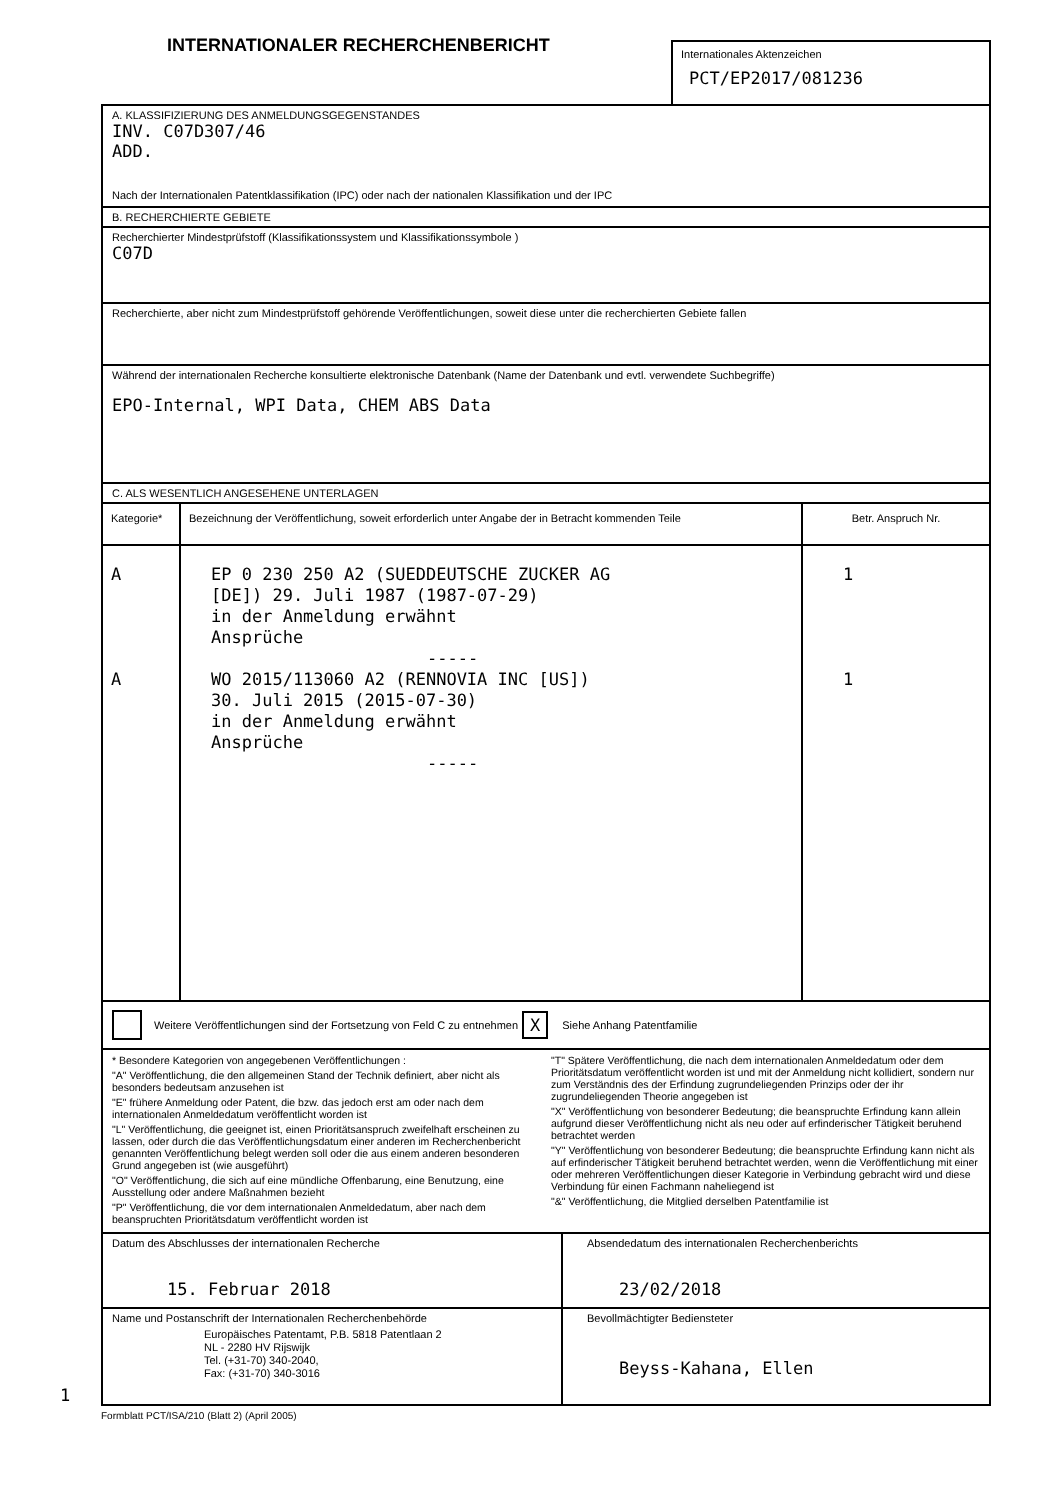INTERNATIONALER RECHERCHENBERICHT
Internationales Aktenzeichen
PCT/EP2017/081236
A. KLASSIFIZIERUNG DES ANMELDUNGSGEGENSTANDES
INV. C07D307/46
ADD.
Nach der Internationalen Patentklassifikation (IPC) oder nach der nationalen Klassifikation und der IPC
B. RECHERCHIERTE GEBIETE
Recherchierter Mindestprüfstoff (Klassifikationssystem und Klassifikationssymbole )
C07D
Recherchierte, aber nicht zum Mindestprüfstoff gehörende Veröffentlichungen, soweit diese unter die recherchierten Gebiete fallen
Während der internationalen Recherche konsultierte elektronische Datenbank (Name der Datenbank und evtl. verwendete Suchbegriffe)
EPO-Internal, WPI Data, CHEM ABS Data
C. ALS WESENTLICH ANGESEHENE UNTERLAGEN
| Kategorie* | Bezeichnung der Veröffentlichung, soweit erforderlich unter Angabe der in Betracht kommenden Teile | Betr. Anspruch Nr. |
| --- | --- | --- |
| A A | EP 0 230 250 A2 (SUEDDEUTSCHE ZUCKER AG [DE]) 29. Juli 1987 (1987-07-29) in der Anmeldung erwähnt Ansprüche ----- WO 2015/113060 A2 (RENNOVIA INC [US]) 30. Juli 2015 (2015-07-30) in der Anmeldung erwähnt Ansprüche ----- | 1 1 |
Weitere Veröffentlichungen sind der Fortsetzung von Feld C zu entnehmen X Siehe Anhang Patentfamilie
* Besondere Kategorien von angegebenen Veröffentlichungen :
"A" Veröffentlichung, die den allgemeinen Stand der Technik definiert, aber nicht als besonders bedeutsam anzusehen ist
"E" frühere Anmeldung oder Patent, die bzw. das jedoch erst am oder nach dem internationalen Anmeldedatum veröffentlicht worden ist
"L" Veröffentlichung, die geeignet ist, einen Prioritätsanspruch zweifelhaft erscheinen zu lassen, oder durch die das Veröffentlichungsdatum einer anderen im Recherchenbericht genannten Veröffentlichung belegt werden soll oder die aus einem anderen besonderen Grund angegeben ist (wie ausgeführt)
"O" Veröffentlichung, die sich auf eine mündliche Offenbarung, eine Benutzung, eine Ausstellung oder andere Maßnahmen bezieht
"P" Veröffentlichung, die vor dem internationalen Anmeldedatum, aber nach dem beanspruchten Prioritätsdatum veröffentlicht worden ist
"T" Spätere Veröffentlichung, die nach dem internationalen Anmeldedatum oder dem Prioritätsdatum veröffentlicht worden ist und mit der Anmeldung nicht kollidiert, sondern nur zum Verständnis des der Erfindung zugrundeliegenden Prinzips oder der ihr zugrundeliegenden Theorie angegeben ist
"X" Veröffentlichung von besonderer Bedeutung; die beanspruchte Erfindung kann allein aufgrund dieser Veröffentlichung nicht als neu oder auf erfinderischer Tätigkeit beruhend betrachtet werden
"Y" Veröffentlichung von besonderer Bedeutung; die beanspruchte Erfindung kann nicht als auf erfinderischer Tätigkeit beruhend betrachtet werden, wenn die Veröffentlichung mit einer oder mehreren Veröffentlichungen dieser Kategorie in Verbindung gebracht wird und diese Verbindung für einen Fachmann naheliegend ist
"&" Veröffentlichung, die Mitglied derselben Patentfamilie ist
| Datum des Abschlusses der internationalen Recherche 15. Februar 2018 | Absendedatum des internationalen Recherchenberichts 23/02/2018 |
| Name und Postanschrift der Internationalen Recherchenbehörde Europäisches Patentamt, P.B. 5818 Patentlaan 2 NL - 2280 HV Rijswijk Tel. (+31-70) 340-2040, Fax: (+31-70) 340-3016 | Bevollmächtigter Bediensteter Beyss-Kahana, Ellen |
1
Formblatt PCT/ISA/210 (Blatt 2) (April 2005)